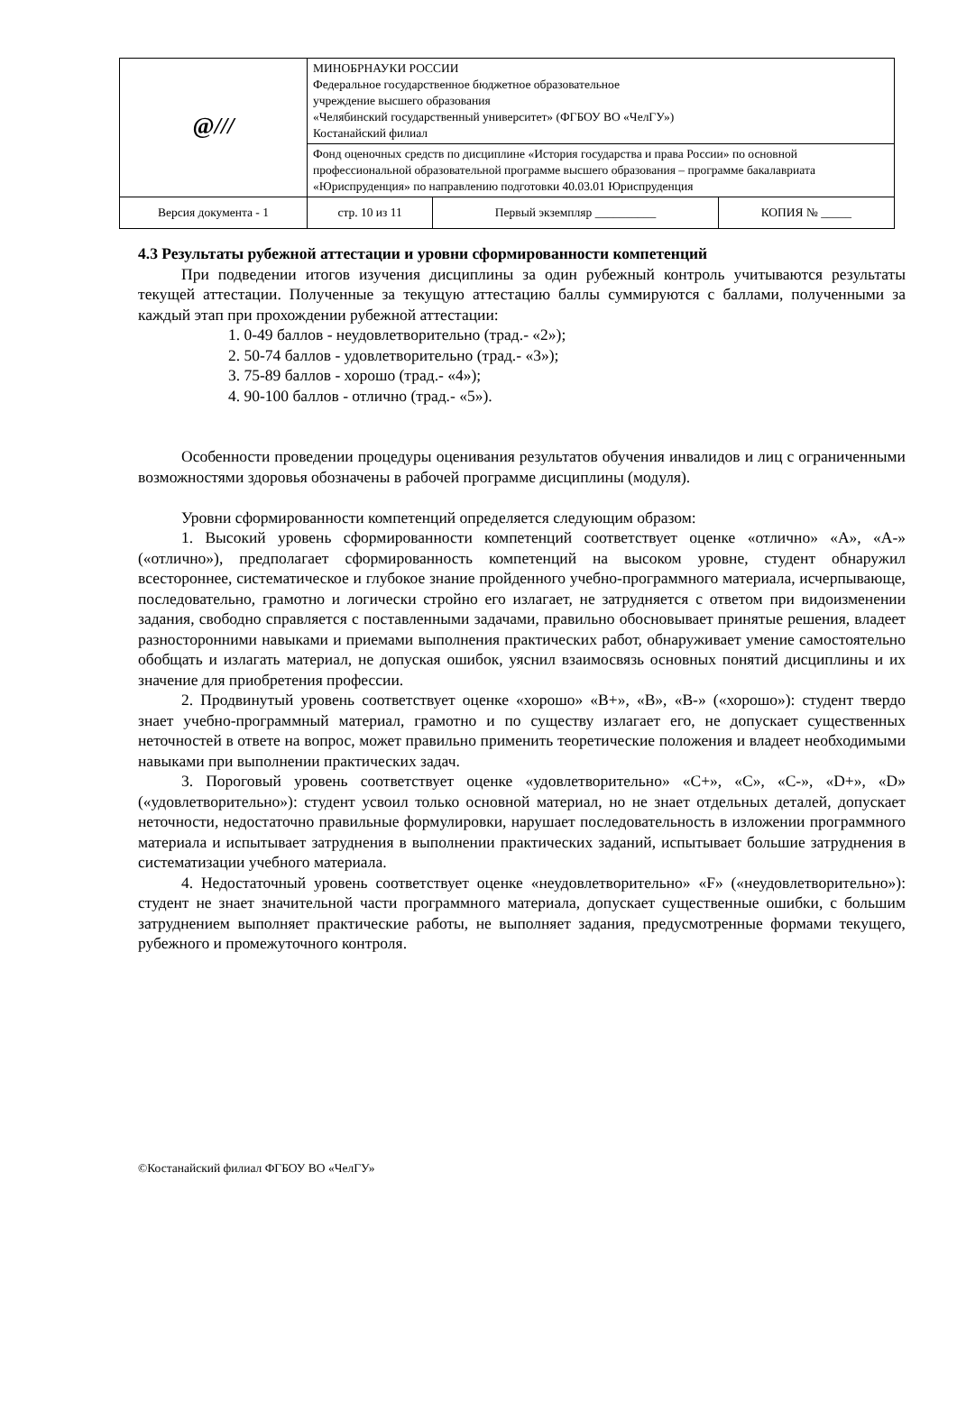| @ /// | МИНОБРНАУКИ РОССИИ Федеральное государственное бюджетное образовательное учреждение высшего образования «Челябинский государственный университет» (ФГБОУ ВО «ЧелГУ») Костанайский филиал | | |
| | Фонд оценочных средств по дисциплине «История государства и права России» по основной профессиональной образовательной программе высшего образования – программе бакалавриата «Юриспруденция» по направлению подготовки 40.03.01 Юриспруденция | | |
| Версия документа - 1 | стр. 10 из 11 | Первый экземпляр __________ | КОПИЯ № _____ |
4.3 Результаты рубежной аттестации и уровни сформированности компетенций
При подведении итогов изучения дисциплины за один рубежный контроль учитываются результаты текущей аттестации. Полученные за текущую аттестацию баллы суммируются с баллами, полученными за каждый этап при прохождении рубежной аттестации:
1. 0-49 баллов - неудовлетворительно (трад.- «2»);
2. 50-74 баллов - удовлетворительно (трад.- «3»);
3. 75-89 баллов - хорошо (трад.- «4»);
4. 90-100 баллов - отлично (трад.- «5»).
Особенности проведении процедуры оценивания результатов обучения инвалидов и лиц с ограниченными возможностями здоровья обозначены в рабочей программе дисциплины (модуля).
Уровни сформированности компетенций определяется следующим образом:
1. Высокий уровень сформированности компетенций соответствует оценке «отлично» «А», «А-» («отлично»), предполагает сформированность компетенций на высоком уровне, студент обнаружил всестороннее, систематическое и глубокое знание пройденного учебно-программного материала, исчерпывающе, последовательно, грамотно и логически стройно его излагает, не затрудняется с ответом при видоизменении задания, свободно справляется с поставленными задачами, правильно обосновывает принятые решения, владеет разносторонними навыками и приемами выполнения практических работ, обнаруживает умение самостоятельно обобщать и излагать материал, не допуская ошибок, уяснил взаимосвязь основных понятий дисциплины и их значение для приобретения профессии.
2. Продвинутый уровень соответствует оценке «хорошо» «В+», «В», «В-» («хорошо»): студент твердо знает учебно-программный материал, грамотно и по существу излагает его, не допускает существенных неточностей в ответе на вопрос, может правильно применить теоретические положения и владеет необходимыми навыками при выполнении практических задач.
3. Пороговый уровень соответствует оценке «удовлетворительно» «С+», «С», «С-», «D+», «D» («удовлетворительно»): студент усвоил только основной материал, но не знает отдельных деталей, допускает неточности, недостаточно правильные формулировки, нарушает последовательность в изложении программного материала и испытывает затруднения в выполнении практических заданий, испытывает большие затруднения в систематизации учебного материала.
4. Недостаточный уровень соответствует оценке «неудовлетворительно» «F» («неудовлетворительно»): студент не знает значительной части программного материала, допускает существенные ошибки, с большим затруднением выполняет практические работы, не выполняет задания, предусмотренные формами текущего, рубежного и промежуточного контроля.
©Костанайский филиал ФГБОУ ВО «ЧелГУ»